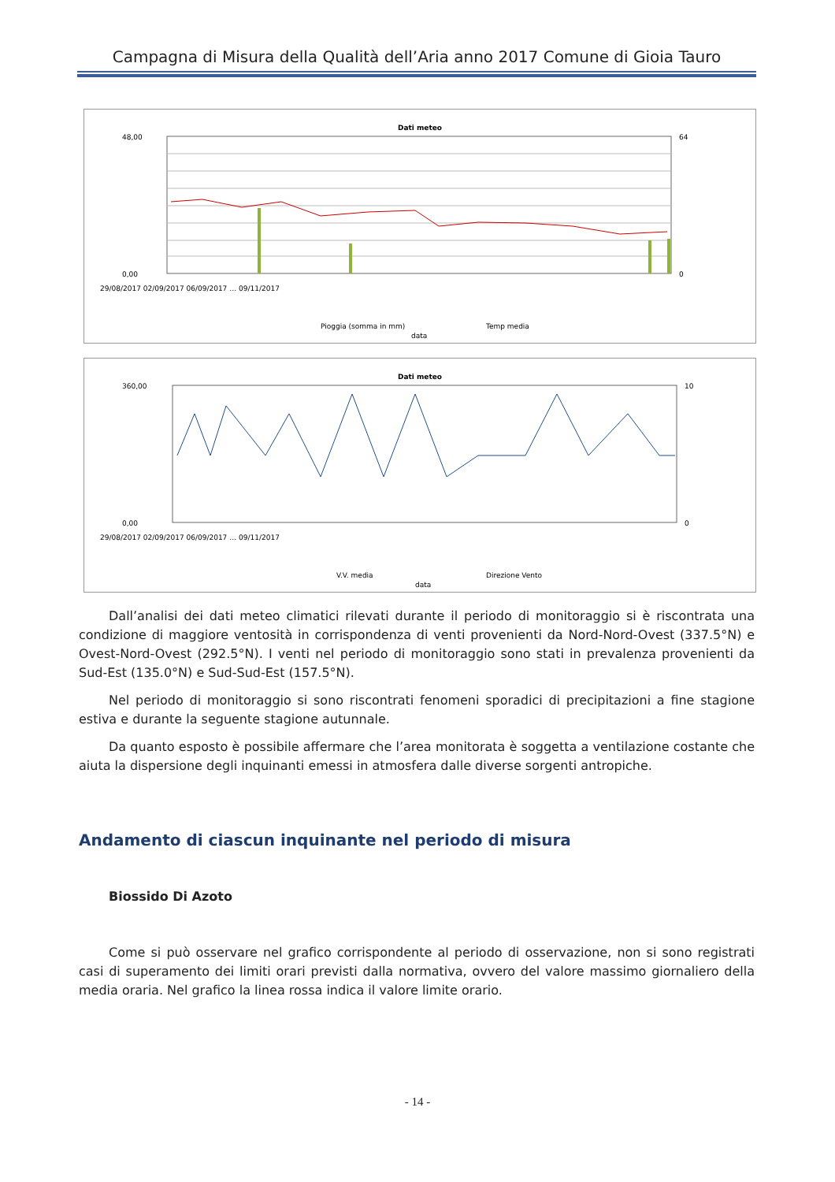Campagna di Misura della Qualità dell’Aria anno 2017 Comune di Gioia Tauro
Dati meteo
48,00
0,00
64
0
Pioggia (somma in mm)
Temp media
data
29/08/2017 02/09/2017 06/09/2017 … 09/11/2017
Dati meteo
360,00
0,00
10
0
V.V. media
Direzione Vento
data
29/08/2017 02/09/2017 06/09/2017 … 09/11/2017
Dall’analisi dei dati meteo climatici rilevati durante il periodo di monitoraggio si è riscontrata una condizione di maggiore ventosità in corrispondenza di venti provenienti da Nord-Nord-Ovest (337.5°N) e Ovest-Nord-Ovest (292.5°N). I venti nel periodo di monitoraggio sono stati in prevalenza provenienti da Sud-Est (135.0°N) e Sud-Sud-Est (157.5°N).
Nel periodo di monitoraggio si sono riscontrati fenomeni sporadici di precipitazioni a fine stagione estiva e durante la seguente stagione autunnale.
Da quanto esposto è possibile affermare che l’area monitorata è soggetta a ventilazione costante che aiuta la dispersione degli inquinanti emessi in atmosfera dalle diverse sorgenti antropiche.
Andamento di ciascun inquinante nel periodo di misura
Biossido Di Azoto
Come si può osservare nel grafico corrispondente al periodo di osservazione, non si sono registrati casi di superamento dei limiti orari previsti dalla normativa, ovvero del valore massimo giornaliero della media oraria. Nel grafico la linea rossa indica il valore limite orario.
- 14 -